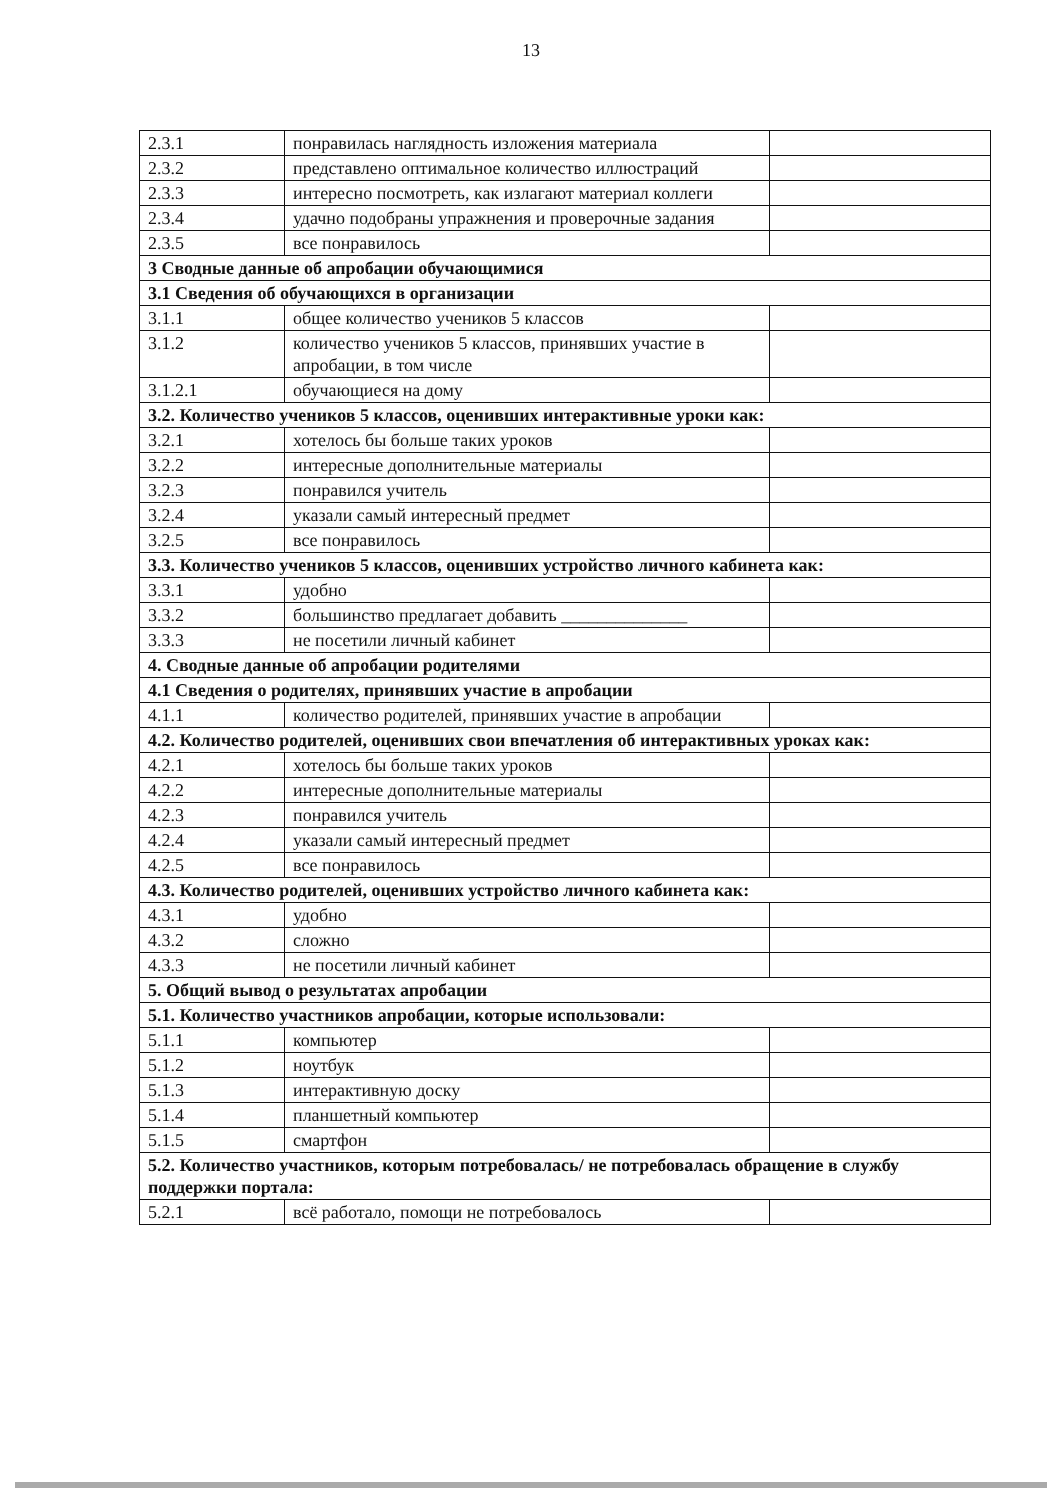13
| 2.3.1 | понравилась наглядность изложения материала | |
| 2.3.2 | представлено оптимальное количество иллюстраций | |
| 2.3.3 | интересно посмотреть, как излагают материал коллеги | |
| 2.3.4 | удачно подобраны упражнения и проверочные задания | |
| 2.3.5 | все понравилось | |
| 3 Сводные данные об апробации обучающимися | | |
| 3.1 Сведения об обучающихся в организации | | |
| 3.1.1 | общее количество учеников 5 классов | |
| 3.1.2 | количество учеников 5 классов, принявших участие в апробации, в том числе | |
| 3.1.2.1 | обучающиеся на дому | |
| 3.2. Количество учеников 5 классов, оценивших интерактивные уроки как: | | |
| 3.2.1 | хотелось бы больше таких уроков | |
| 3.2.2 | интересные дополнительные материалы | |
| 3.2.3 | понравился учитель | |
| 3.2.4 | указали самый интересный предмет | |
| 3.2.5 | все понравилось | |
| 3.3. Количество учеников 5 классов, оценивших устройство личного кабинета как: | | |
| 3.3.1 | удобно | |
| 3.3.2 | большинство предлагает добавить ______________ | |
| 3.3.3 | не посетили личный кабинет | |
| 4. Сводные данные об апробации родителями | | |
| 4.1 Сведения о родителях, принявших участие в апробации | | |
| 4.1.1 | количество родителей, принявших участие в апробации | |
| 4.2. Количество родителей, оценивших свои впечатления об интерактивных уроках как: | | |
| 4.2.1 | хотелось бы больше таких уроков | |
| 4.2.2 | интересные дополнительные материалы | |
| 4.2.3 | понравился учитель | |
| 4.2.4 | указали самый интересный предмет | |
| 4.2.5 | все понравилось | |
| 4.3. Количество родителей, оценивших устройство личного кабинета как: | | |
| 4.3.1 | удобно | |
| 4.3.2 | сложно | |
| 4.3.3 | не посетили личный кабинет | |
| 5. Общий вывод о результатах апробации | | |
| 5.1. Количество участников апробации, которые использовали: | | |
| 5.1.1 | компьютер | |
| 5.1.2 | ноутбук | |
| 5.1.3 | интерактивную доску | |
| 5.1.4 | планшетный компьютер | |
| 5.1.5 | смартфон | |
| 5.2. Количество участников, которым потребовалась/ не потребовалась обращение в службу поддержки портала: | | |
| 5.2.1 | всё работало, помощи не потребовалось | |